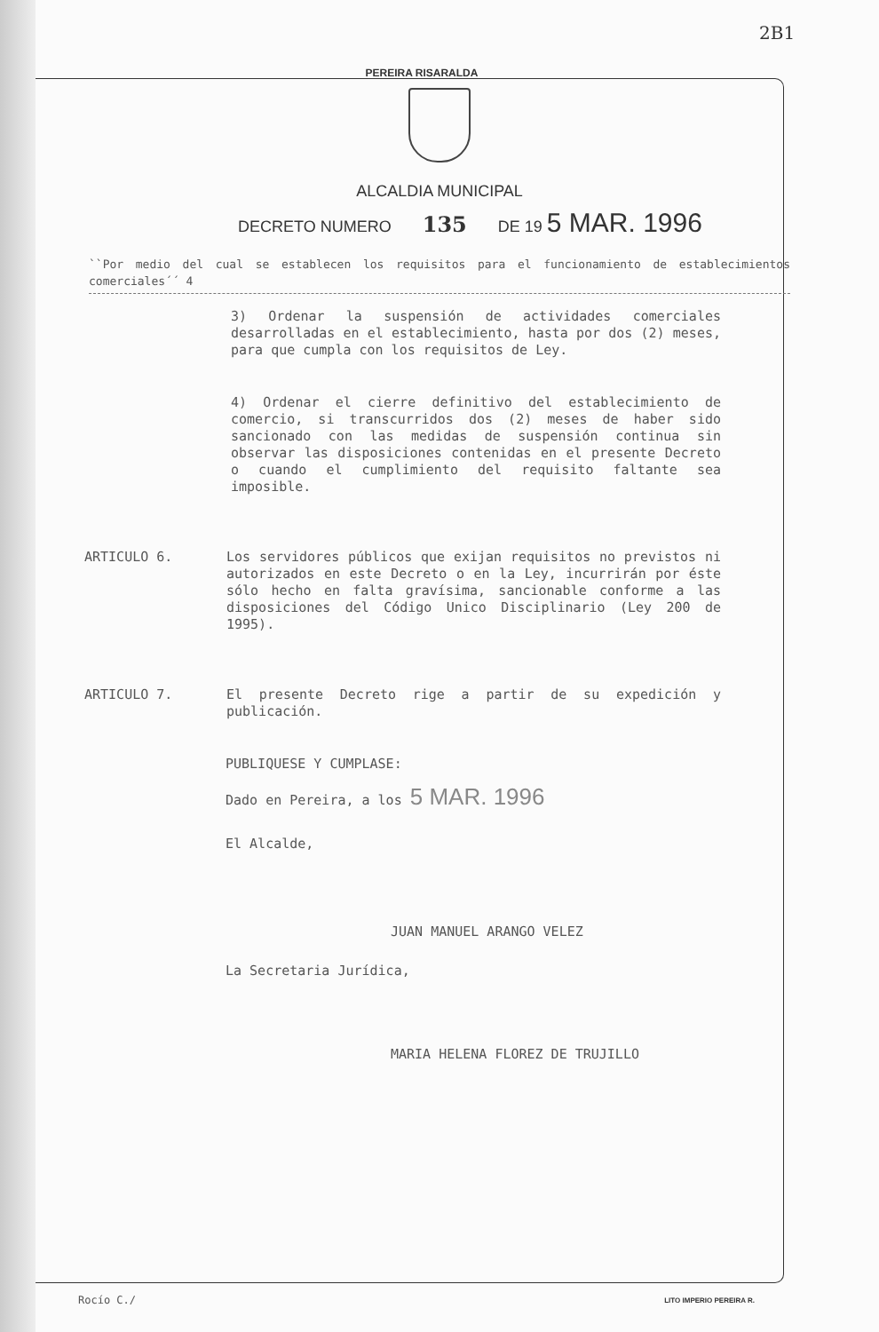2B1
PEREIRA RISARALDA
ALCALDIA MUNICIPAL
DECRETO NUMERO 135 DE 19 5 MAR. 1996
``Por medio del cual se establecen los requisitos para el funcionamiento de establecimientos comerciales´´ 4
3) Ordenar la suspensión de actividades comerciales desarrolladas en el establecimiento, hasta por dos (2) meses, para que cumpla con los requisitos de Ley.
4) Ordenar el cierre definitivo del establecimiento de comercio, si transcurridos dos (2) meses de haber sido sancionado con las medidas de suspensión continua sin observar las disposiciones contenidas en el presente Decreto o cuando el cumplimiento del requisito faltante sea imposible.
ARTICULO 6. Los servidores públicos que exijan requisitos no previstos ni autorizados en este Decreto o en la Ley, incurrirán por éste sólo hecho en falta gravísima, sancionable conforme a las disposiciones del Código Unico Disciplinario (Ley 200 de 1995).
ARTICULO 7. El presente Decreto rige a partir de su expedición y publicación.
PUBLIQUESE Y CUMPLASE:
Dado en Pereira, a los 5 MAR. 1996
El Alcalde,
JUAN MANUEL ARANGO VELEZ
La Secretaria Jurídica,
MARIA HELENA FLOREZ DE TRUJILLO
Rocío C./
LITO IMPERIO PEREIRA R.